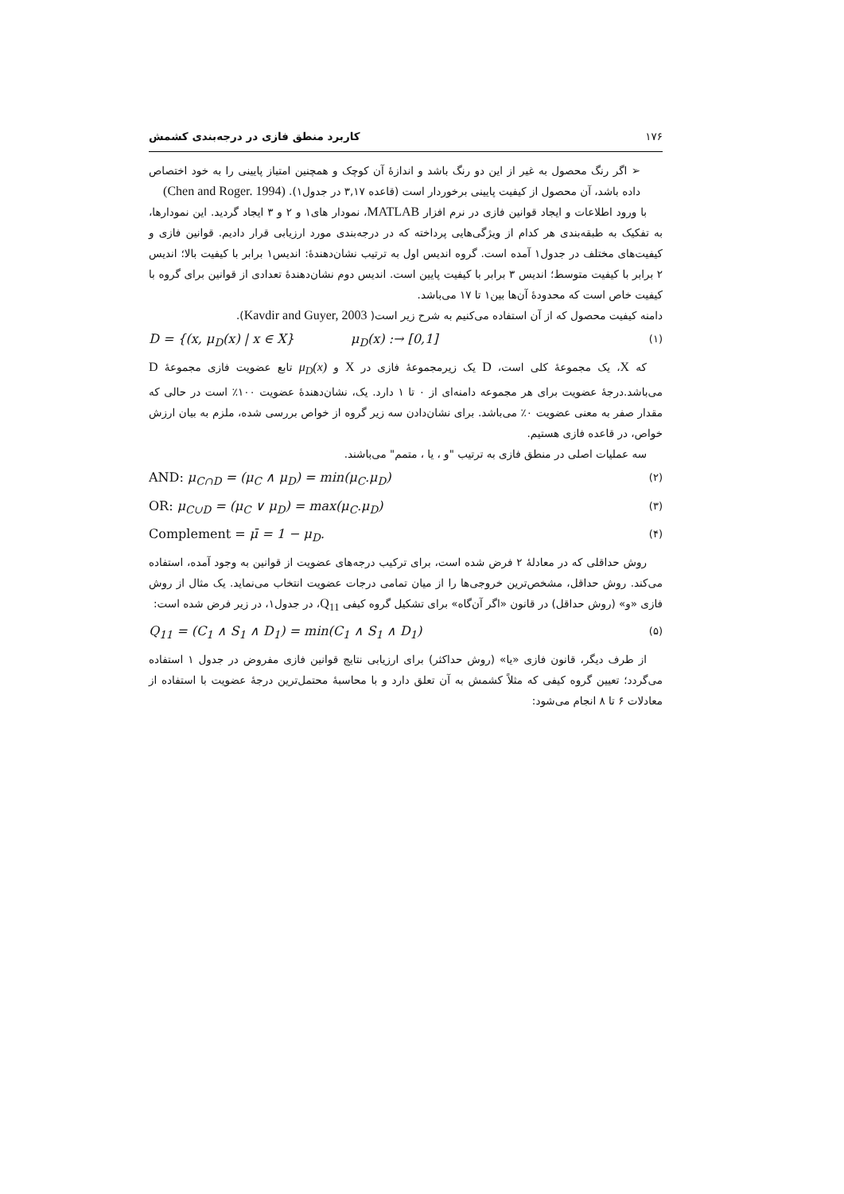۱۷۶ کاربرد منطق فازی در درجه‌بندی کشمش
➢ اگر رنگ محصول به غیر از این دو رنگ باشد و اندازهٔ آن کوچک و همچنین امتیاز پایینی را به خود اختصاص داده باشد، آن محصول از کیفیت پایینی برخوردار است (قاعده ۳,۱۷ در جدول۱). (Chen and Roger. 1994)
با ورود اطلاعات و ایجاد قوانین فازی در نرم افزار MATLAB، نمودار های۱ و ۲ و ۳ ایجاد گردید. این نمودارها، به تفکیک به طبقه‌بندی هر کدام از ویژگی‌هایی پرداخته که در درجه‌بندی مورد ارزیابی قرار دادیم. قوانین فازی و کیفیت‌های مختلف در جدول۱ آمده است. گروه اندیس اول به ترتیب نشان‌دهندهٔ: اندیس۱ برابر با کیفیت بالا؛ اندیس ۲ برابر با کیفیت متوسط؛ اندیس ۳ برابر با کیفیت پایین است. اندیس دوم نشان‌دهندهٔ تعدادی از قوانین برای گروه با کیفیت خاص است که محدودهٔ آن‌ها بین۱ تا ۱۷ می‌باشد.
دامنه کیفیت محصول که از آن استفاده می‌کنیم به شرح زیر است( Kavdir and Guyer, 2003).
D = {(x, μ<sub>D</sub>(x) | x ∈ X} μ<sub>D</sub>(x) :→ [0,1] (۱)
که X، یک مجموعهٔ کلی است، D یک زیرمجموعهٔ فازی در X و μ<sub>D</sub>(x) تابع عضویت فازی مجموعهٔ D می‌باشد.درجهٔ عضویت برای هر مجموعه دامنه‌ای از ۰ تا ۱ دارد. یک، نشان‌دهندهٔ عضویت ۱۰۰٪ است در حالی که مقدار صفر به معنی عضویت ۰٪ می‌باشد. برای نشان‌دادن سه زیر گروه از خواص بررسی شده، ملزم به بیان ارزش خواص، در قاعده فازی هستیم.
سه عملیات اصلی در منطق فازی به ترتیب "و ، یا ، متمم" می‌باشند.
AND: μ<sub>C∩D</sub> = (μ<sub>C</sub> ∧ μ<sub>D</sub>) = min(μ<sub>C</sub>.μ<sub>D</sub>) (۲)
OR: μ<sub>C∪D</sub> = (μ<sub>C</sub> ∨ μ<sub>D</sub>) = max(μ<sub>C</sub>.μ<sub>D</sub>) (۳)
Complement = μ̄ = 1 − μ<sub>D</sub>. (۴)
روش حداقلی که در معادلهٔ ۲ فرض شده است، برای ترکیب درجه‌های عضویت از قوانین به وجود آمده، استفاده می‌کند. روش حداقل، مشخص‌ترین خروجی‌ها را از میان تمامی درجات عضویت انتخاب می‌نماید. یک مثال از روش فازی «و» (روش حداقل) در قانون «اگر آن‌گاه» برای تشکیل گروه کیفی Q<sub>11</sub>، در جدول۱، در زیر فرض شده است:
Q<sub>11</sub> = (C<sub>1</sub> ∧ S<sub>1</sub> ∧ D<sub>1</sub>) = min(C<sub>1</sub> ∧ S<sub>1</sub> ∧ D<sub>1</sub>) (۵)
از طرف دیگر، قانون فازی «یا» (روش حداکثر) برای ارزیابی نتایج قوانین فازی مفروض در جدول ۱ استفاده می‌گردد؛ تعیین گروه کیفی که مثلاً کشمش به آن تعلق دارد و با محاسبهٔ محتمل‌ترین درجهٔ عضویت با استفاده از معادلات ۶ تا ۸ انجام می‌شود: